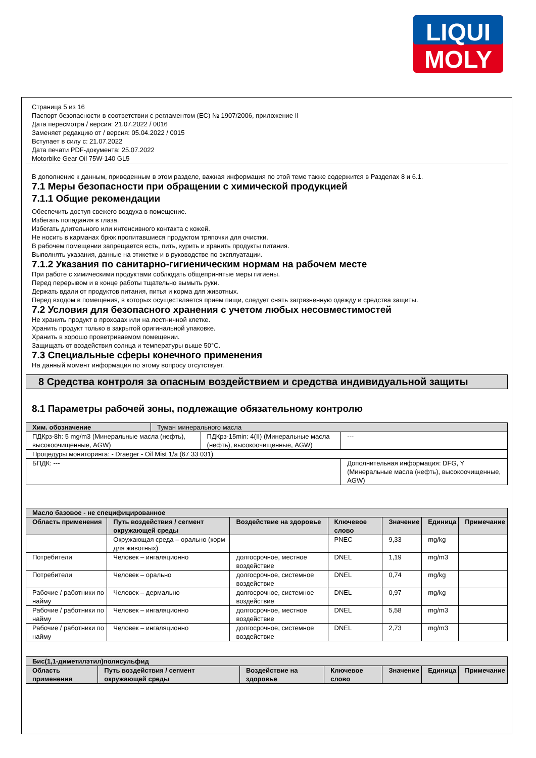LIQUI
MOLY
Страница 5 из 16
Паспорт безопасности в соответствии с регламентом (ЕС) № 1907/2006, приложение II
Дата пересмотра / версия: 21.07.2022 / 0016
Заменяет редакцию от / версия: 05.04.2022 / 0015
Вступает в силу с: 21.07.2022
Дата печати PDF-документа: 25.07.2022
Motorbike Gear Oil 75W-140 GL5
В дополнение к данным, приведенным в этом разделе, важная информация по этой теме также содержится в Разделах 8 и 6.1.
7.1 Меры безопасности при обращении с химической продукцией
7.1.1 Общие рекомендации
Обеспечить доступ свежего воздуха в помещение.
Избегать попадания в глаза.
Избегать длительного или интенсивного контакта с кожей.
Не носить в карманах брюк пропитавшиеся продуктом тряпочки для очистки.
В рабочем помещении запрещается есть, пить, курить и хранить продукты питания.
Выполнять указания, данные на этикетке и в руководстве по эксплуатации.
7.1.2 Указания по санитарно-гигиеническим нормам на рабочем месте
При работе с химическими продуктами соблюдать общепринятые меры гигиены.
Перед перерывом и в конце работы тщательно вымыть руки.
Держать вдали от продуктов питания, питья и корма для животных.
Перед входом в помещения, в которых осуществляется прием пищи, следует снять загрязненную одежду и средства защиты.
7.2 Условия для безопасного хранения с учетом любых несовместимостей
Не хранить продукт в проходах или на лестничной клетке.
Хранить продукт только в закрытой оригинальной упаковке.
Хранить в хорошо проветриваемом помещении.
Защищать от воздействия солнца и температуры выше 50°C.
7.3 Специальные сферы конечного применения
На данный момент информация по этому вопросу отсутствует.
8 Средства контроля за опасным воздействием и средства индивидуальной защиты
8.1 Параметры рабочей зоны, подлежащие обязательному контролю
| Хим. обозначение | Туман минерального масла | | |
| ПДКрз-8h: 5 mg/m3 (Минеральные масла (нефть), высокоочищенные, AGW) | | ПДКрз-15min: 4(II) (Минеральные масла (нефть), высокоочищенные, AGW) | --- |
| Процедуры мониторинга: - Draeger - Oil Mist 1/a (67 33 031) | | | |
| БПДК: --- | | | Дополнительная информация: DFG, Y (Минеральные масла (нефть), высокоочищенные, AGW) |
| Масло базовое - не специфицированное | | | | | | |
| --- | --- | --- | --- | --- | --- | --- |
| Область применения | Путь воздействия / сегмент окружающей среды | Воздействие на здоровье | Ключевое слово | Значение | Единица | Примечание |
| | Окружающая среда – орально (корм для животных) | | PNEC | 9,33 | mg/kg | |
| Потребители | Человек – ингаляционно | долгосрочное, местное воздействие | DNEL | 1,19 | mg/m3 | |
| Потребители | Человек – орально | долгосрочное, системное воздействие | DNEL | 0,74 | mg/kg | |
| Рабочие / работники по найму | Человек – дермально | долгосрочное, системное воздействие | DNEL | 0,97 | mg/kg | |
| Рабочие / работники по найму | Человек – ингаляционно | долгосрочное, местное воздействие | DNEL | 5,58 | mg/m3 | |
| Рабочие / работники по найму | Человек – ингаляционно | долгосрочное, системное воздействие | DNEL | 2,73 | mg/m3 | |
| Бис(1,1-диметилэтил)полисульфид | | | | | | |
| --- | --- | --- | --- | --- | --- | --- |
| Область применения | Путь воздействия / сегмент окружающей среды | Воздействие на здоровье | Ключевое слово | Значение | Единица | Примечание |